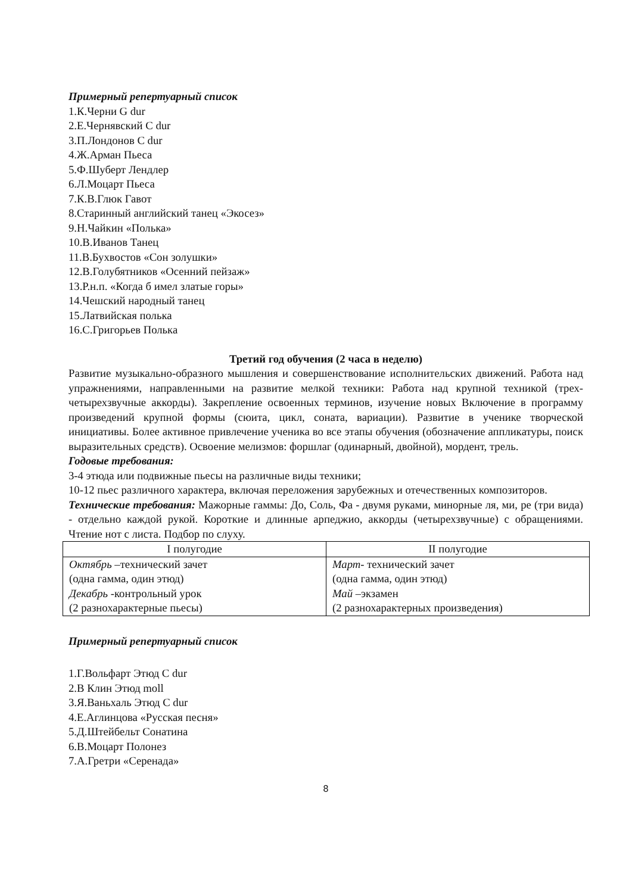Примерный репертуарный список
1.К.Черни G dur
2.Е.Чернявский C dur
3.П.Лондонов C dur
4.Ж.Арман Пьеса
5.Ф.Шуберт Лендлер
6.Л.Моцарт Пьеса
7.К.В.Глюк Гавот
8.Старинный английский танец «Экосез»
9.Н.Чайкин «Полька»
10.В.Иванов Танец
11.В.Бухвостов «Сон золушки»
12.В.Голубятников «Осенний пейзаж»
13.Р.н.п. «Когда б имел златые горы»
14.Чешский народный танец
15.Латвийская полька
16.С.Григорьев Полька
Третий год обучения (2 часа в неделю)
Развитие музыкально-образного мышления и совершенствование исполнительских движений. Работа над упражнениями, направленными на развитие мелкой техники: Работа над крупной техникой (трех-четырехзвучные аккорды). Закрепление освоенных терминов, изучение новых Включение в программу произведений крупной формы (сюита, цикл, соната, вариации). Развитие в ученике творческой инициативы. Более активное привлечение ученика во все этапы обучения (обозначение аппликатуры, поиск выразительных средств). Освоение мелизмов: форшлаг (одинарный, двойной), мордент, трель.
Годовые требования:
3-4 этюда или подвижные пьесы на различные виды техники;
10-12 пьес различного характера, включая переложения зарубежных и отечественных композиторов.
Технические требования: Мажорные гаммы: До, Соль, Фа - двумя руками, минорные ля, ми, ре (три вида) - отдельно каждой рукой. Короткие и длинные арпеджио, аккорды (четырехзвучные) с обращениями. Чтение нот с листа. Подбор по слуху.
| I полугодие | II полугодие |
| --- | --- |
| Октябрь –технический зачет (одна гамма, один этюд) Декабрь -контрольный урок (2 разнохарактерные пьесы) | Март - технический зачет (одна гамма, один этюд) Май –экзамен (2 разнохарактерных произведения) |
Примерный репертуарный список
1.Г.Вольфарт Этюд C dur
2.В Клин Этюд moll
3.Я.Ваньхаль Этюд C dur
4.Е.Аглинцова «Русская песня»
5.Д.Штейбельт Сонатина
6.В.Моцарт Полонез
7.А.Гретри «Серенада»
8